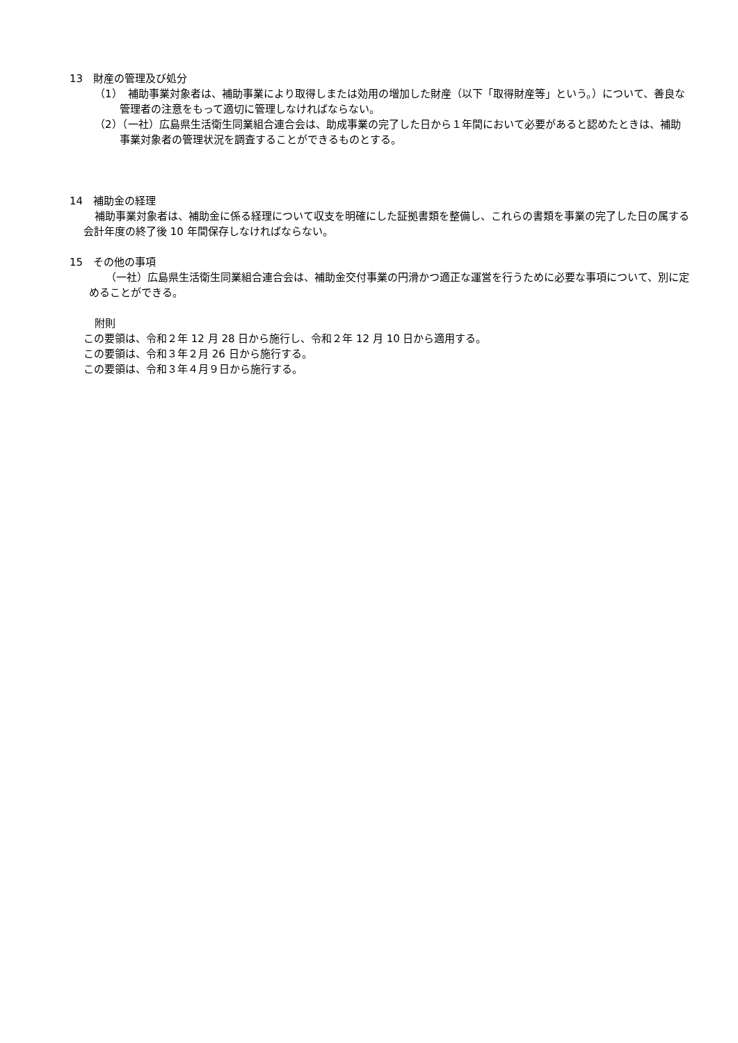13　財産の管理及び処分
（1）　補助事業対象者は、補助事業により取得しまたは効用の増加した財産（以下「取得財産等」という。）について、善良な管理者の注意をもって適切に管理しなければならない。
（2）（一社）広島県生活衛生同業組合連合会は、助成事業の完了した日から１年間において必要があると認めたときは、補助事業対象者の管理状況を調査することができるものとする。
14　補助金の経理
補助事業対象者は、補助金に係る経理について収支を明確にした証拠書類を整備し、これらの書類を事業の完了した日の属する会計年度の終了後 10 年間保存しなければならない。
15　その他の事項
（一社）広島県生活衛生同業組合連合会は、補助金交付事業の円滑かつ適正な運営を行うために必要な事項について、別に定めることができる。
附則
この要領は、令和２年 12 月 28 日から施行し、令和２年 12 月 10 日から適用する。
この要領は、令和３年２月 26 日から施行する。
この要領は、令和３年４月９日から施行する。